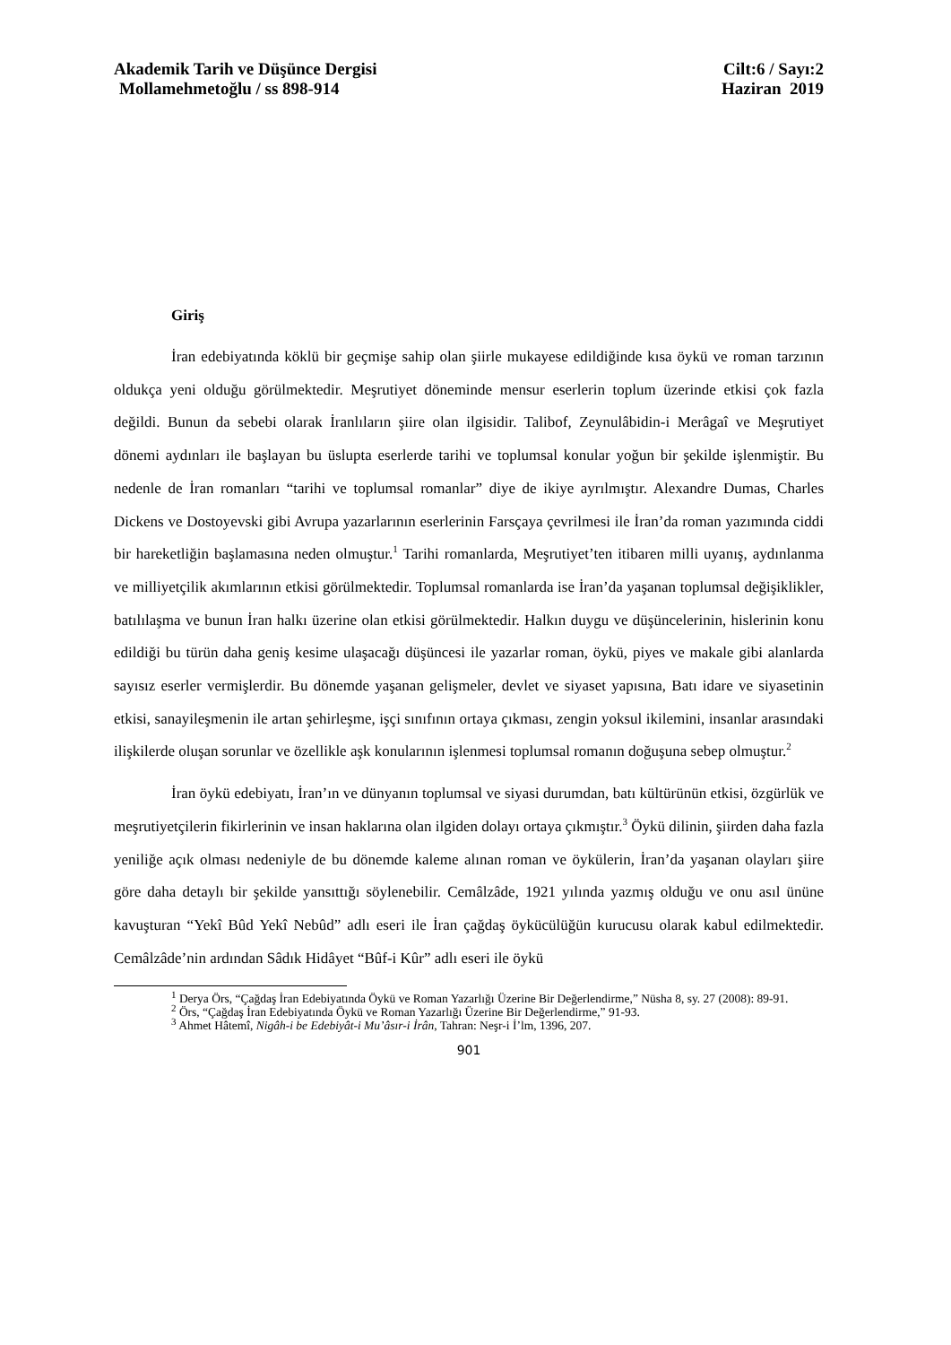Akademik Tarih ve Düşünce Dergisi Cilt:6 / Sayı:2
Mollamehmetoğlu / ss 898-914 Haziran 2019
Giriş
İran edebiyatında köklü bir geçmişe sahip olan şiirle mukayese edildiğinde kısa öykü ve roman tarzının oldukça yeni olduğu görülmektedir. Meşrutiyet döneminde mensur eserlerin toplum üzerinde etkisi çok fazla değildi. Bunun da sebebi olarak İranlıların şiire olan ilgisidir. Talibof, Zeynulâbidin-i Merâgaî ve Meşrutiyet dönemi aydınları ile başlayan bu üslupta eserlerde tarihi ve toplumsal konular yoğun bir şekilde işlenmiştir. Bu nedenle de İran romanları “tarihi ve toplumsal romanlar” diye de ikiye ayrılmıştır. Alexandre Dumas, Charles Dickens ve Dostoyevski gibi Avrupa yazarlarının eserlerinin Farsçaya çevrilmesi ile İran’da roman yazımında ciddi bir hareketliğin başlamasına neden olmuştur.<sup>1</sup> Tarihi romanlarda, Meşrutiyet’ten itibaren milli uyanış, aydınlanma ve milliyetçilik akımlarının etkisi görülmektedir. Toplumsal romanlarda ise İran’da yaşanan toplumsal değişiklikler, batılılaşma ve bunun İran halkı üzerine olan etkisi görülmektedir. Halkın duygu ve düşüncelerinin, hislerinin konu edildiği bu türün daha geniş kesime ulaşacağı düşüncesi ile yazarlar roman, öykü, piyes ve makale gibi alanlarda sayısız eserler vermişlerdir. Bu dönemde yaşanan gelişmeler, devlet ve siyaset yapısına, Batı idare ve siyasetinin etkisi, sanayileşmenin ile artan şehirleşme, işçi sınıfının ortaya çıkması, zengin yoksul ikilemini, insanlar arasındaki ilişkilerde oluşan sorunlar ve özellikle aşk konularının işlenmesi toplumsal romanın doğuşuna sebep olmuştur.<sup>2</sup>
İran öykü edebiyatı, İran’ın ve dünyanın toplumsal ve siyasi durumdan, batı kültürünün etkisi, özgürlük ve meşrutiyetçilerin fikirlerinin ve insan haklarına olan ilgiden dolayı ortaya çıkmıştır.<sup>3</sup> Öykü dilinin, şiirden daha fazla yeniliğe açık olması nedeniyle de bu dönemde kaleme alınan roman ve öykülerin, İran’da yaşanan olayları şiire göre daha detaylı bir şekilde yansıttığı söylenebilir. Cemâlzâde, 1921 yılında yazmış olduğu ve onu asıl ününe kavuşturan “Yekî Bûd Yekî Nebûd” adlı eseri ile İran çağdaş öykücülüğün kurucusu olarak kabul edilmektedir. Cemâlzâde’nin ardından Sâdık Hidâyet “Bûf-i Kûr” adlı eseri ile öykü
<sup>1</sup> Derya Örs, “Çağdaş İran Edebiyatında Öykü ve Roman Yazarlığı Üzerine Bir Değerlendirme,” Nüsha 8, sy. 27 (2008): 89-91.
<sup>2</sup> Örs, “Çağdaş İran Edebiyatında Öykü ve Roman Yazarlığı Üzerine Bir Değerlendirme,” 91-93.
<sup>3</sup> Ahmet Hâtemî, Nigâh-i be Edebiyât-i Mu’âsır-i İrân, Tahran: Neşr-i İ’lm, 1396, 207.
901